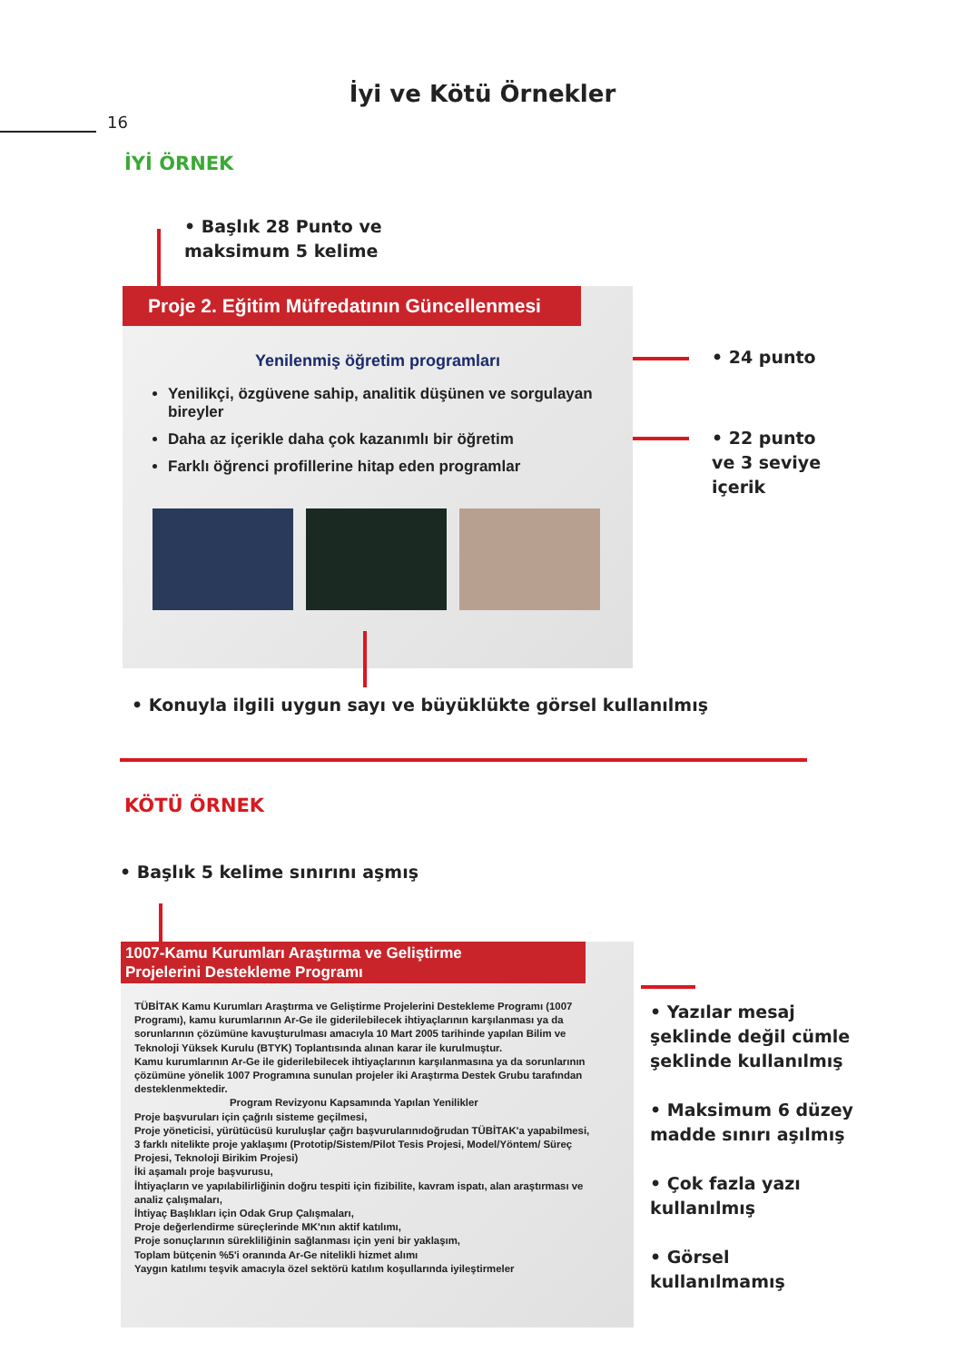İyi ve Kötü Örnekler
16
İYİ ÖRNEK
• Başlık 28 Punto ve
maksimum 5 kelime
Proje 2. Eğitim Müfredatının Güncellenmesi
Yenilenmiş öğretim programları
Yenilikçi, özgüvene sahip, analitik düşünen ve sorgulayan bireyler
Daha az içerikle daha çok kazanımlı bir öğretim
Farklı öğrenci profillerine hitap eden programlar
• 24 punto
• 22 punto
ve 3 seviye
içerik
• Konuyla ilgili uygun sayı ve büyüklükte görsel kullanılmış
KÖTÜ ÖRNEK
• Başlık 5 kelime sınırını aşmış
1007-Kamu Kurumları Araştırma ve Geliştirme
Projelerini Destekleme Programı
TÜBİTAK Kamu Kurumları Araştırma ve Geliştirme Projelerini Destekleme Programı (1007 Programı), kamu kurumlarının Ar-Ge ile giderilebilecek ihtiyaçlarının karşılanması ya da sorunlarının çözümüne kavuşturulması amacıyla 10 Mart 2005 tarihinde yapılan Bilim ve Teknoloji Yüksek Kurulu (BTYK) Toplantısında alınan karar ile kurulmuştur.
Kamu kurumlarının Ar-Ge ile giderilebilecek ihtiyaçlarının karşılanmasına ya da sorunlarının çözümüne yönelik 1007 Programına sunulan projeler iki Araştırma Destek Grubu tarafından desteklenmektedir.
Program Revizyonu Kapsamında Yapılan Yenilikler
Proje başvuruları için çağrılı sisteme geçilmesi,
Proje yöneticisi, yürütücüsü kuruluşlar çağrı başvurularınıdoğrudan TÜBİTAK'a yapabilmesi,
3 farklı nitelikte proje yaklaşımı (Prototip/Sistem/Pilot Tesis Projesi, Model/Yöntem/ Süreç Projesi, Teknoloji Birikim Projesi)
İki aşamalı proje başvurusu,
İhtiyaçların ve yapılabilirliğinin doğru tespiti için fizibilite, kavram ispatı, alan araştırması ve analiz çalışmaları,
İhtiyaç Başlıkları için Odak Grup Çalışmaları,
Proje değerlendirme süreçlerinde MK'nın aktif katılımı,
Proje sonuçlarının sürekliliğinin sağlanması için yeni bir yaklaşım,
Toplam bütçenin %5'i oranında Ar-Ge nitelikli hizmet alımı
Yaygın katılımı teşvik amacıyla özel sektörü katılım koşullarında iyileştirmeler
• Yazılar mesaj
şeklinde değil cümle
şeklinde kullanılmış
• Maksimum 6 düzey
madde sınırı aşılmış
• Çok fazla yazı
kullanılmış
• Görsel
kullanılmamış